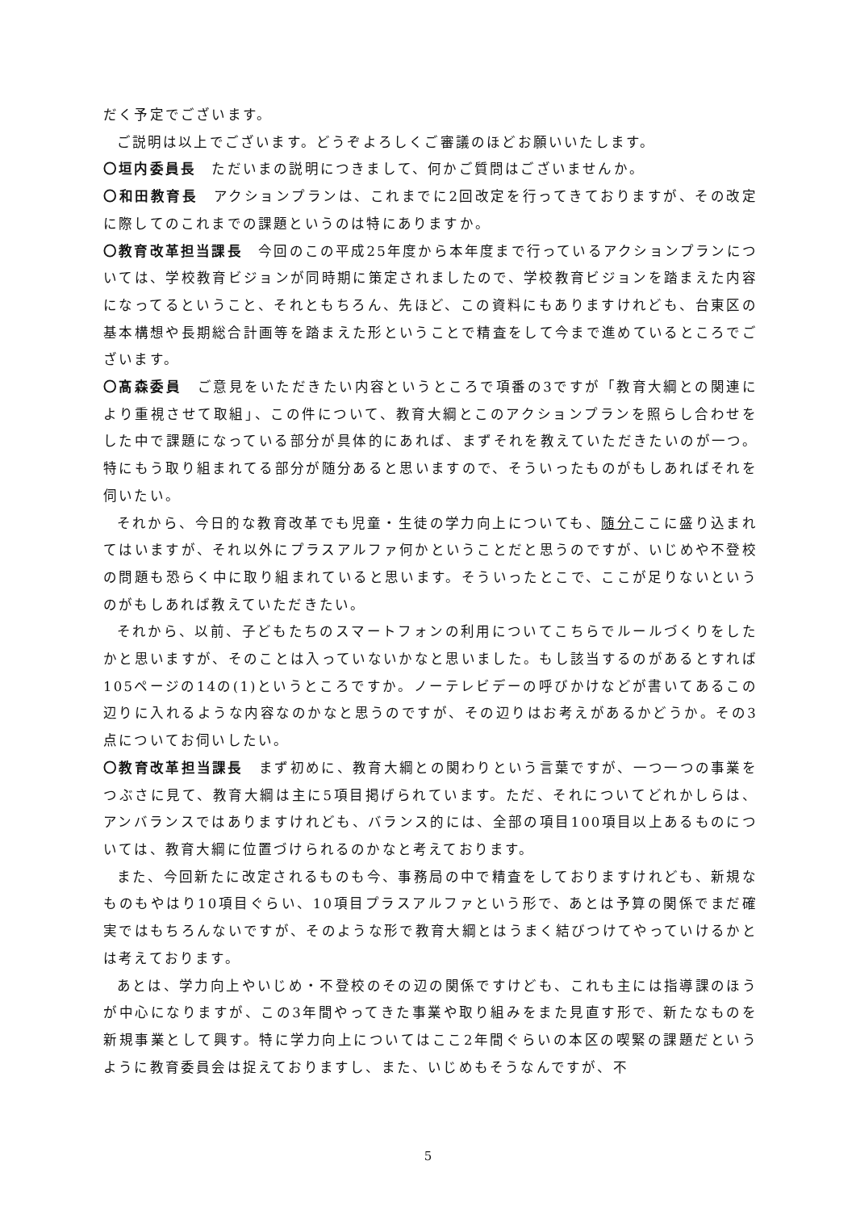だく予定でございます。
ご説明は以上でございます。どうぞよろしくご審議のほどお願いいたします。
〇垣内委員長　ただいまの説明につきまして、何かご質問はございませんか。
〇和田教育長　アクションプランは、これまでに2回改定を行ってきておりますが、その改定に際してのこれまでの課題というのは特にありますか。
〇教育改革担当課長　今回のこの平成25年度から本年度まで行っているアクションプランについては、学校教育ビジョンが同時期に策定されましたので、学校教育ビジョンを踏まえた内容になってるということ、それともちろん、先ほど、この資料にもありますけれども、台東区の基本構想や長期総合計画等を踏まえた形ということで精査をして今まで進めているところでございます。
〇髙森委員　ご意見をいただきたい内容というところで項番の3ですが「教育大綱との関連により重視させて取組」、この件について、教育大綱とこのアクションプランを照らし合わせをした中で課題になっている部分が具体的にあれば、まずそれを教えていただきたいのが一つ。特にもう取り組まれてる部分が随分あると思いますので、そういったものがもしあればそれを伺いたい。
それから、今日的な教育改革でも児童・生徒の学力向上についても、随分ここに盛り込まれてはいますが、それ以外にプラスアルファ何かということだと思うのですが、いじめや不登校の問題も恐らく中に取り組まれていると思います。そういったとこで、ここが足りないというのがもしあれば教えていただきたい。
それから、以前、子どもたちのスマートフォンの利用についてこちらでルールづくりをしたかと思いますが、そのことは入っていないかなと思いました。もし該当するのがあるとすれば105ページの14の(1)というところですか。ノーテレビデーの呼びかけなどが書いてあるこの辺りに入れるような内容なのかなと思うのですが、その辺りはお考えがあるかどうか。その3点についてお伺いしたい。
〇教育改革担当課長　まず初めに、教育大綱との関わりという言葉ですが、一つ一つの事業をつぶさに見て、教育大綱は主に5項目掲げられています。ただ、それについてどれかしらは、アンバランスではありますけれども、バランス的には、全部の項目100項目以上あるものについては、教育大綱に位置づけられるのかなと考えております。
また、今回新たに改定されるものも今、事務局の中で精査をしておりますけれども、新規なものもやはり10項目ぐらい、10項目プラスアルファという形で、あとは予算の関係でまだ確実ではもちろんないですが、そのような形で教育大綱とはうまく結びつけてやっていけるかとは考えております。
あとは、学力向上やいじめ・不登校のその辺の関係ですけども、これも主には指導課のほうが中心になりますが、この3年間やってきた事業や取り組みをまた見直す形で、新たなものを新規事業として興す。特に学力向上についてはここ2年間ぐらいの本区の喫緊の課題だというように教育委員会は捉えておりますし、また、いじめもそうなんですが、不
5